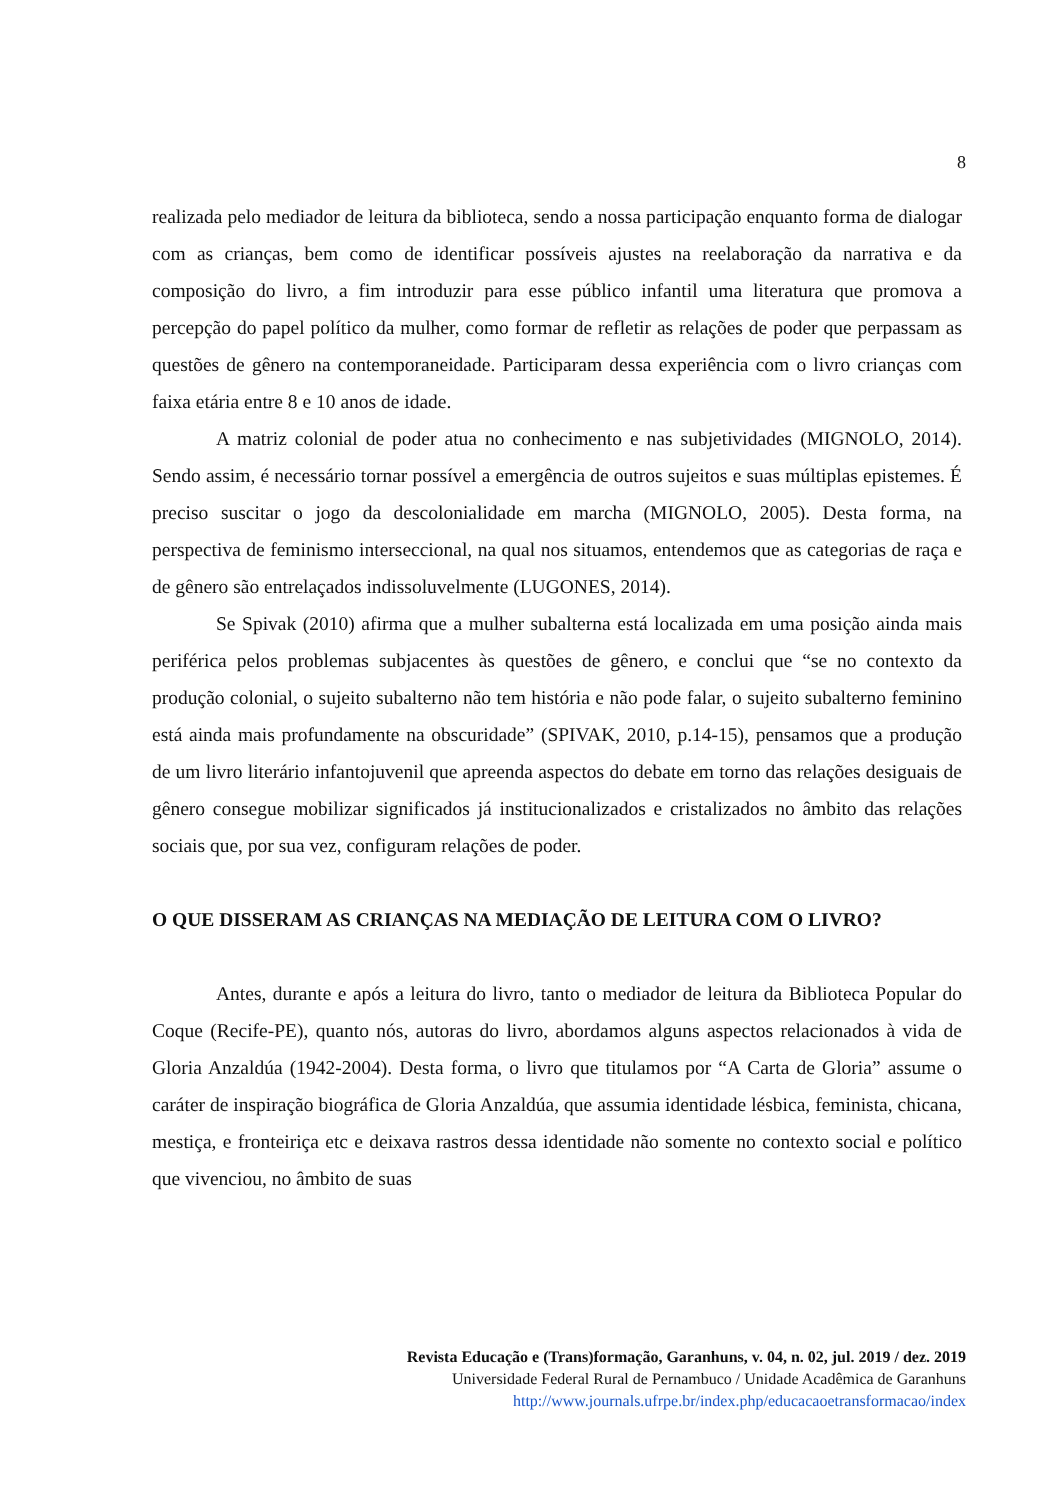8
realizada pelo mediador de leitura da biblioteca, sendo a nossa participação enquanto forma de dialogar com as crianças, bem como de identificar possíveis ajustes na reelaboração da narrativa e da composição do livro, a fim introduzir para esse público infantil uma literatura que promova a percepção do papel político da mulher, como formar de refletir as relações de poder que perpassam as questões de gênero na contemporaneidade. Participaram dessa experiência com o livro crianças com faixa etária entre 8 e 10 anos de idade.
A matriz colonial de poder atua no conhecimento e nas subjetividades (MIGNOLO, 2014). Sendo assim, é necessário tornar possível a emergência de outros sujeitos e suas múltiplas epistemes. É preciso suscitar o jogo da descolonialidade em marcha (MIGNOLO, 2005). Desta forma, na perspectiva de feminismo interseccional, na qual nos situamos, entendemos que as categorias de raça e de gênero são entrelaçados indissoluvelmente (LUGONES, 2014).
Se Spivak (2010) afirma que a mulher subalterna está localizada em uma posição ainda mais periférica pelos problemas subjacentes às questões de gênero, e conclui que “se no contexto da produção colonial, o sujeito subalterno não tem história e não pode falar, o sujeito subalterno feminino está ainda mais profundamente na obscuridade” (SPIVAK, 2010, p.14-15), pensamos que a produção de um livro literário infantojuvenil que apreenda aspectos do debate em torno das relações desiguais de gênero consegue mobilizar significados já institucionalizados e cristalizados no âmbito das relações sociais que, por sua vez, configuram relações de poder.
O QUE DISSERAM AS CRIANÇAS NA MEDIAÇÃO DE LEITURA COM O LIVRO?
Antes, durante e após a leitura do livro, tanto o mediador de leitura da Biblioteca Popular do Coque (Recife-PE), quanto nós, autoras do livro, abordamos alguns aspectos relacionados à vida de Gloria Anzaldúa (1942-2004). Desta forma, o livro que titulamos por “A Carta de Gloria” assume o caráter de inspiração biográfica de Gloria Anzaldúa, que assumia identidade lésbica, feminista, chicana, mestiça, e fronteiriça etc e deixava rastros dessa identidade não somente no contexto social e político que vivenciou, no âmbito de suas
Revista Educação e (Trans)formação, Garanhuns, v. 04, n. 02, jul. 2019 / dez. 2019
Universidade Federal Rural de Pernambuco / Unidade Acadêmica de Garanhuns
http://www.journals.ufrpe.br/index.php/educacaoetransformacao/index